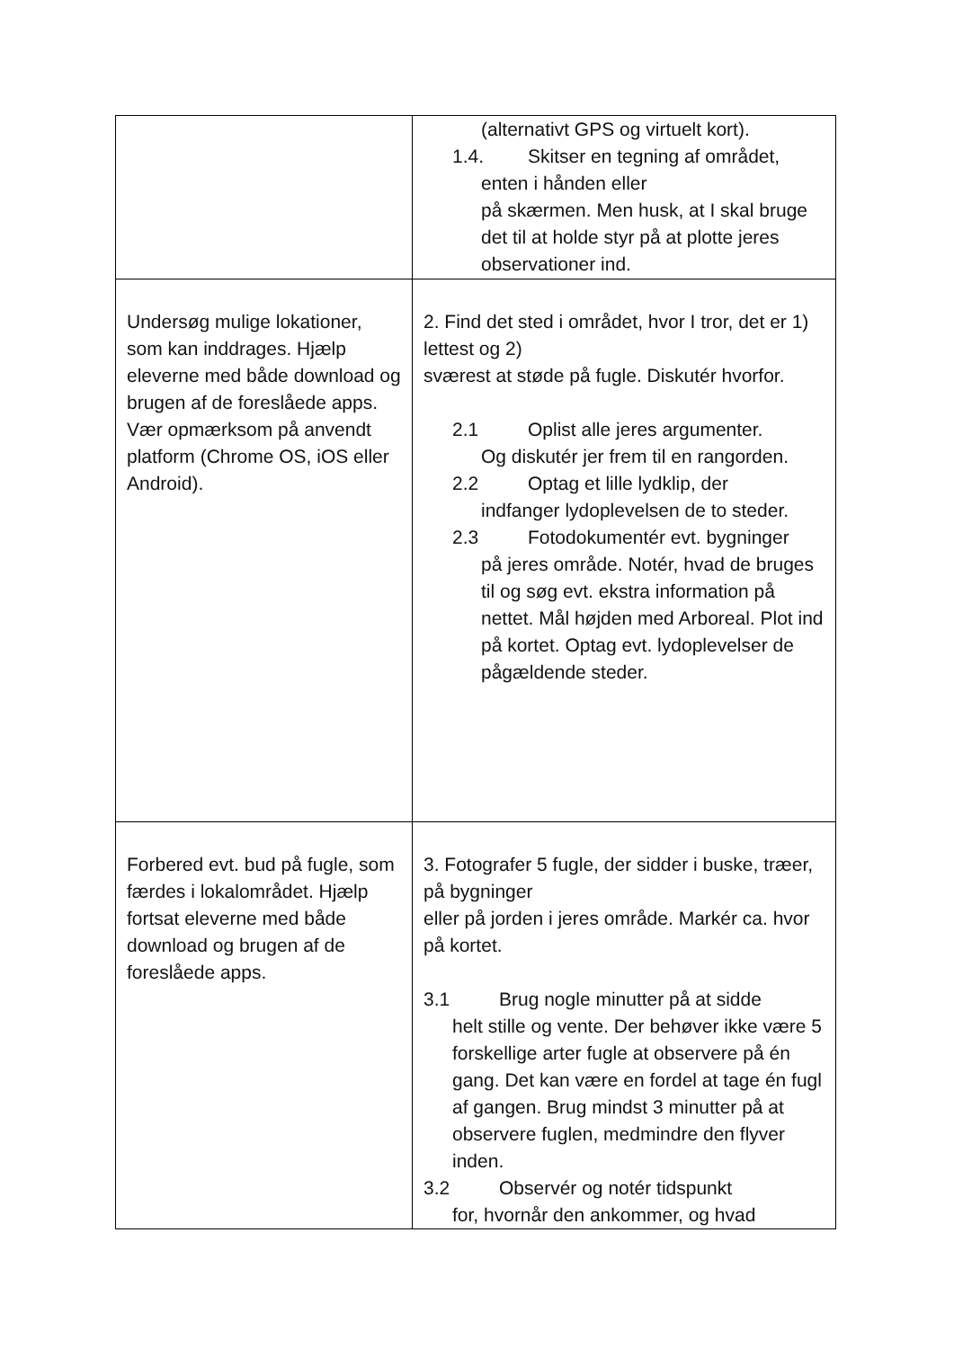| | (alternativt GPS og virtuelt kort). 1.4. Skitser en tegning af området, enten i hånden eller på skærmen. Men husk, at I skal bruge det til at holde styr på at plotte jeres observationer ind. |
| Undersøg mulige lokationer, som kan inddrages. Hjælp eleverne med både download og brugen af de foreslåede apps. Vær opmærksom på anvendt platform (Chrome OS, iOS eller Android). | 2. Find det sted i området, hvor I tror, det er 1) lettest og 2) sværest at støde på fugle. Diskutér hvorfor. 2.1 Oplist alle jeres argumenter. Og diskutér jer frem til en rangorden. 2.2 Optag et lille lydklip, der indfanger lydoplevelsen de to steder. 2.3 Fotodokumentér evt. bygninger på jeres område. Notér, hvad de bruges til og søg evt. ekstra information på nettet. Mål højden med Arboreal. Plot ind på kortet. Optag evt. lydoplevelser de pågældende steder. |
| Forbered evt. bud på fugle, som færdes i lokalområdet. Hjælp fortsat eleverne med både download og brugen af de foreslåede apps. | 3. Fotografer 5 fugle, der sidder i buske, træer, på bygninger eller på jorden i jeres område. Markér ca. hvor på kortet. 3.1 Brug nogle minutter på at sidde helt stille og vente. Der behøver ikke være 5 forskellige arter fugle at observere på én gang. Det kan være en fordel at tage én fugl af gangen. Brug mindst 3 minutter på at observere fuglen, medmindre den flyver inden. 3.2 Observér og notér tidspunkt for, hvornår den ankommer, og hvad |